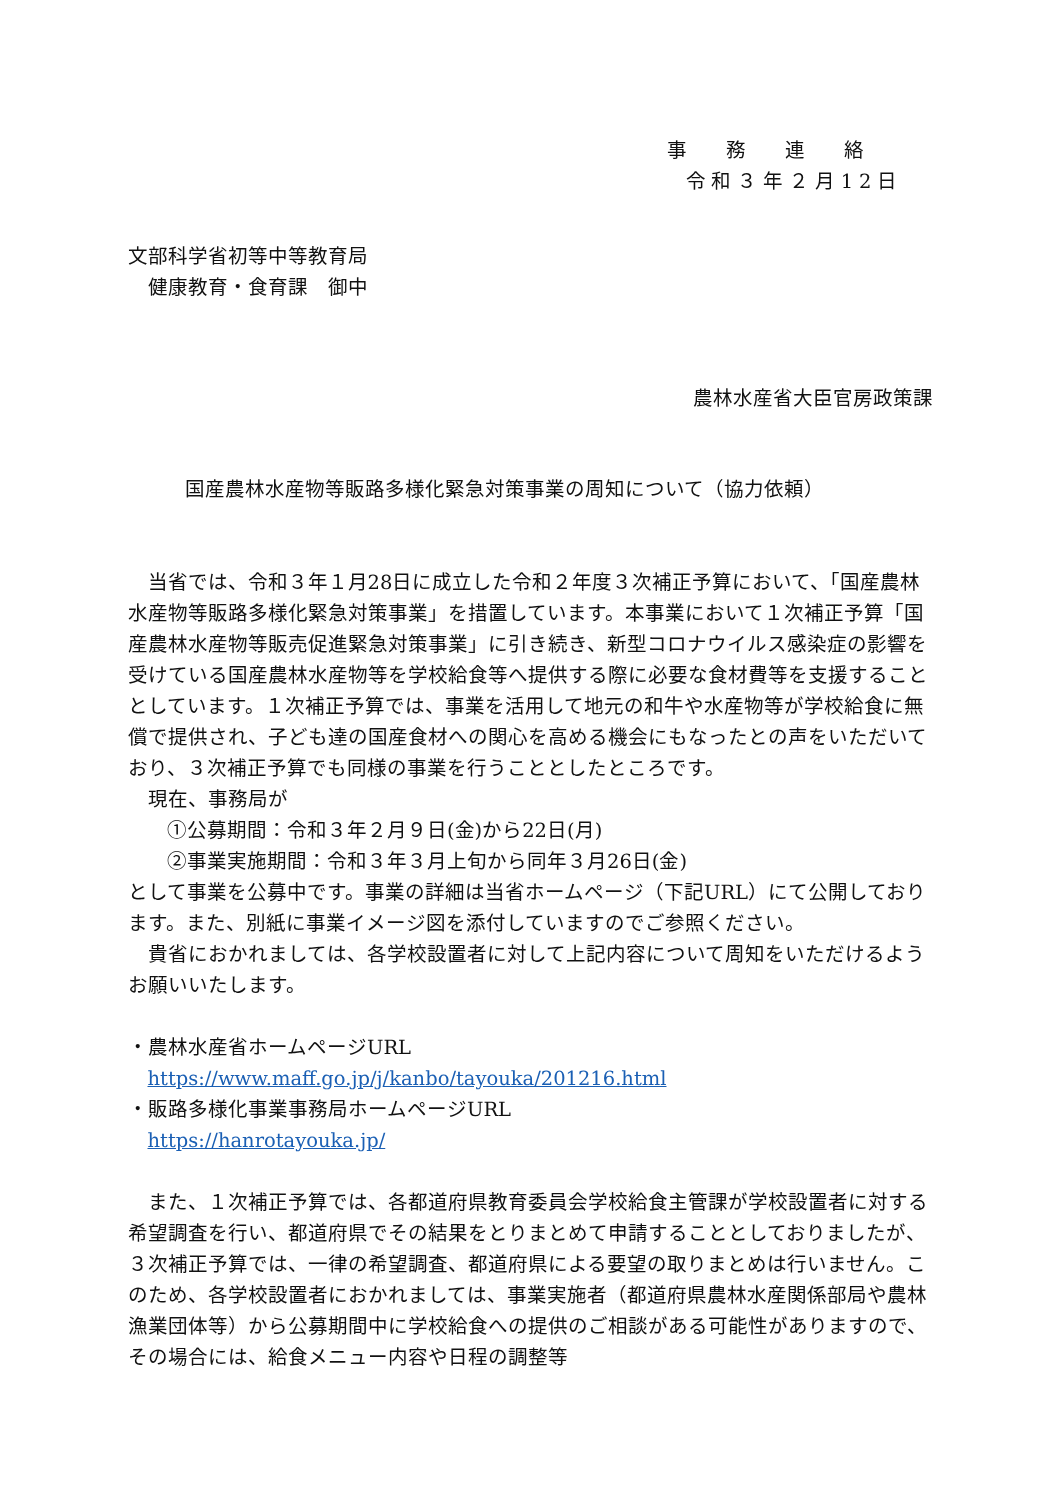事務連絡
令和３年２月12日
文部科学省初等中等教育局
　健康教育・食育課　御中
農林水産省大臣官房政策課
国産農林水産物等販路多様化緊急対策事業の周知について（協力依頼）
当省では、令和３年１月28日に成立した令和２年度３次補正予算において、「国産農林水産物等販路多様化緊急対策事業」を措置しています。本事業において１次補正予算「国産農林水産物等販売促進緊急対策事業」に引き続き、新型コロナウイルス感染症の影響を受けている国産農林水産物等を学校給食等へ提供する際に必要な食材費等を支援することとしています。１次補正予算では、事業を活用して地元の和牛や水産物等が学校給食に無償で提供され、子ども達の国産食材への関心を高める機会にもなったとの声をいただいており、３次補正予算でも同様の事業を行うこととしたところです。
現在、事務局が
①公募期間：令和３年２月９日(金)から22日(月)
②事業実施期間：令和３年３月上旬から同年３月26日(金)
として事業を公募中です。事業の詳細は当省ホームページ（下記URL）にて公開しております。また、別紙に事業イメージ図を添付していますのでご参照ください。
貴省におかれましては、各学校設置者に対して上記内容について周知をいただけるようお願いいたします。
・農林水産省ホームページURL
https://www.maff.go.jp/j/kanbo/tayouka/201216.html
・販路多様化事業事務局ホームページURL
https://hanrotayouka.jp/
また、１次補正予算では、各都道府県教育委員会学校給食主管課が学校設置者に対する希望調査を行い、都道府県でその結果をとりまとめて申請することとしておりましたが、３次補正予算では、一律の希望調査、都道府県による要望の取りまとめは行いません。このため、各学校設置者におかれましては、事業実施者（都道府県農林水産関係部局や農林漁業団体等）から公募期間中に学校給食への提供のご相談がある可能性がありますので、その場合には、給食メニュー内容や日程の調整等